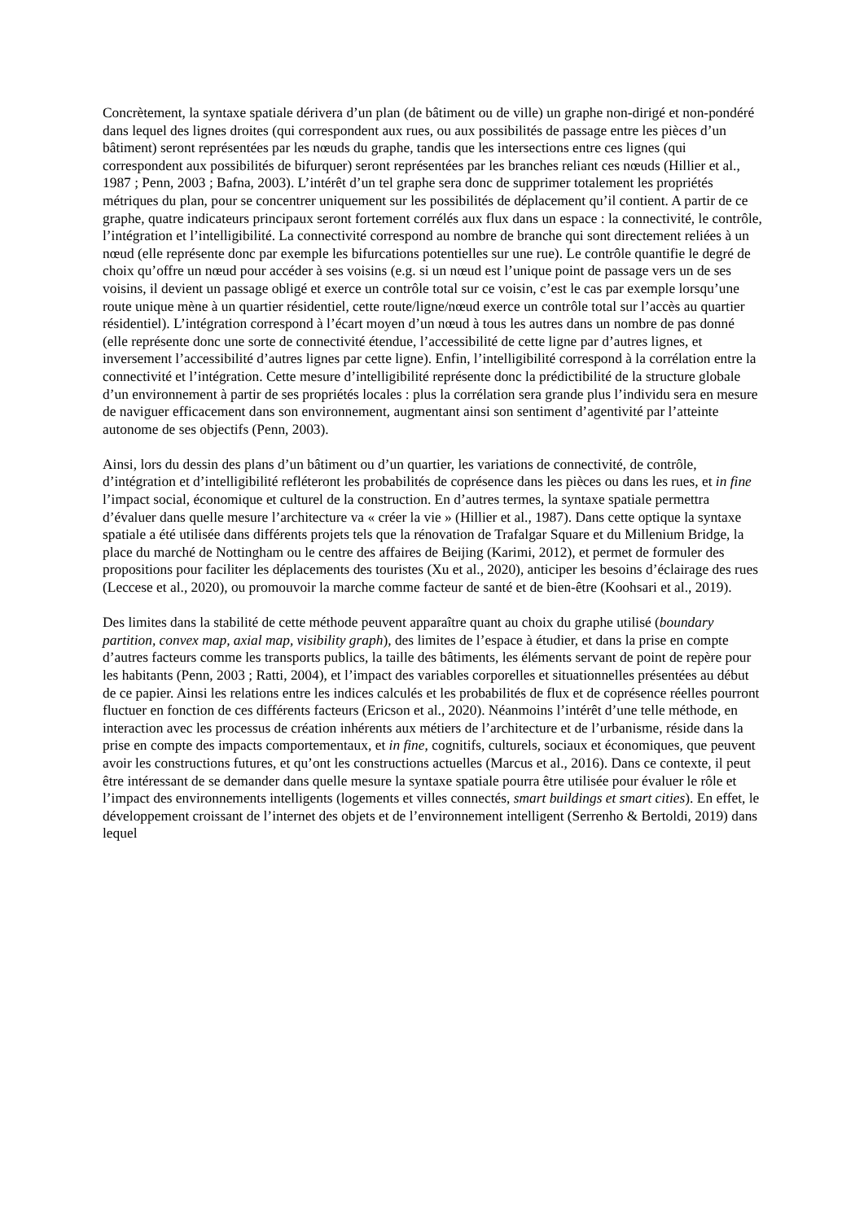Concrètement, la syntaxe spatiale dérivera d’un plan (de bâtiment ou de ville) un graphe non-dirigé et non-pondéré dans lequel des lignes droites (qui correspondent aux rues, ou aux possibilités de passage entre les pièces d’un bâtiment) seront représentées par les nœuds du graphe, tandis que les intersections entre ces lignes (qui correspondent aux possibilités de bifurquer) seront représentées par les branches reliant ces nœuds (Hillier et al., 1987 ; Penn, 2003 ; Bafna, 2003). L’intérêt d’un tel graphe sera donc de supprimer totalement les propriétés métriques du plan, pour se concentrer uniquement sur les possibilités de déplacement qu’il contient. A partir de ce graphe, quatre indicateurs principaux seront fortement corrélés aux flux dans un espace : la connectivité, le contrôle, l’intégration et l’intelligibilité. La connectivité correspond au nombre de branche qui sont directement reliées à un nœud (elle représente donc par exemple les bifurcations potentielles sur une rue). Le contrôle quantifie le degré de choix qu’offre un nœud pour accéder à ses voisins (e.g. si un nœud est l’unique point de passage vers un de ses voisins, il devient un passage obligé et exerce un contrôle total sur ce voisin, c’est le cas par exemple lorsqu’une route unique mène à un quartier résidentiel, cette route/ligne/nœud exerce un contrôle total sur l’accès au quartier résidentiel). L’intégration correspond à l’écart moyen d’un nœud à tous les autres dans un nombre de pas donné (elle représente donc une sorte de connectivité étendue, l’accessibilité de cette ligne par d’autres lignes, et inversement l’accessibilité d’autres lignes par cette ligne). Enfin, l’intelligibilité correspond à la corrélation entre la connectivité et l’intégration. Cette mesure d’intelligibilité représente donc la prédictibilité de la structure globale d’un environnement à partir de ses propriétés locales : plus la corrélation sera grande plus l’individu sera en mesure de naviguer efficacement dans son environnement, augmentant ainsi son sentiment d’agentivité par l’atteinte autonome de ses objectifs (Penn, 2003).
Ainsi, lors du dessin des plans d’un bâtiment ou d’un quartier, les variations de connectivité, de contrôle, d’intégration et d’intelligibilité refléteront les probabilités de coprésence dans les pièces ou dans les rues, et in fine l’impact social, économique et culturel de la construction. En d’autres termes, la syntaxe spatiale permettra d’évaluer dans quelle mesure l’architecture va « créer la vie » (Hillier et al., 1987). Dans cette optique la syntaxe spatiale a été utilisée dans différents projets tels que la rénovation de Trafalgar Square et du Millenium Bridge, la place du marché de Nottingham ou le centre des affaires de Beijing (Karimi, 2012), et permet de formuler des propositions pour faciliter les déplacements des touristes (Xu et al., 2020), anticiper les besoins d’éclairage des rues (Leccese et al., 2020), ou promouvoir la marche comme facteur de santé et de bien-être (Koohsari et al., 2019).
Des limites dans la stabilité de cette méthode peuvent apparaître quant au choix du graphe utilisé (boundary partition, convex map, axial map, visibility graph), des limites de l’espace à étudier, et dans la prise en compte d’autres facteurs comme les transports publics, la taille des bâtiments, les éléments servant de point de repère pour les habitants (Penn, 2003 ; Ratti, 2004), et l’impact des variables corporelles et situationnelles présentées au début de ce papier. Ainsi les relations entre les indices calculés et les probabilités de flux et de coprésence réelles pourront fluctuer en fonction de ces différents facteurs (Ericson et al., 2020). Néanmoins l’intérêt d’une telle méthode, en interaction avec les processus de création inhérents aux métiers de l’architecture et de l’urbanisme, réside dans la prise en compte des impacts comportementaux, et in fine, cognitifs, culturels, sociaux et économiques, que peuvent avoir les constructions futures, et qu’ont les constructions actuelles (Marcus et al., 2016). Dans ce contexte, il peut être intéressant de se demander dans quelle mesure la syntaxe spatiale pourra être utilisée pour évaluer le rôle et l’impact des environnements intelligents (logements et villes connectés, smart buildings et smart cities). En effet, le développement croissant de l’internet des objets et de l’environnement intelligent (Serrenho & Bertoldi, 2019) dans lequel